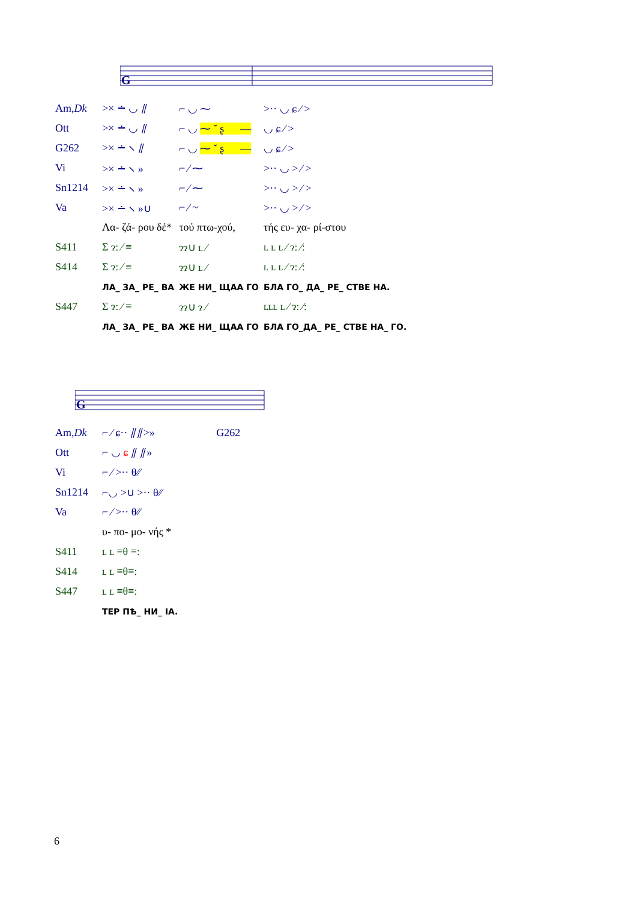G
| Am, Dk | >× ∸ ◡ ⫽ | ⌐ ◡ ⁓ | >·· ◡ ɕ ⁄ > |
| Ott | >× ∸ ◡ ⫽ | ⌐ ◡ ⁓ ˇ ʂ — | ◡ ɕ ⁄ > |
| G262 | >× ∸ ⸜ ⫽ | ⌐ ◡ ⁓ ˇ ʂ — | ◡ ɕ ⁄ > |
| Vi | >× ∸ ⸜ » | ⌐ ⁄ ⁓ | >·· ◡ > ⁄ > |
| Sn1214 | >× ∸ ⸜ » | ⌐ ⁄ ⁓ | >·· ◡ > ⁄ > |
| Va | >× ∸ ⸜ »∪ | ⌐ ⁄ ~ | >·· ◡ > ⁄ > |
| | Λα- ζά- ρου δέ* | τού πτω-χού, | τής ευ- χα- ρί-στου |
| S411 | Σ ɂ: ⁄ ≡ | ɂɂ∪ ʟ ⁄ | ʟ ʟ ʟ ⁄ ɂ: ⁄: |
| S414 | Σ ɂ: ⁄ ≡ | ɂɂ∪ ʟ ⁄ | ʟ ʟ ʟ ⁄ ɂ: ⁄: |
| | ЛА_ ЗА_ РЕ_ ВА | ЖЕ НИ_ ЩАА ГО | БЛА ГО_ ДА_ РЕ_ СТВЕ НА. |
| S447 | Σ ɂ: ⁄ ≡ | ɂɂ∪ ɂ ⁄ | ʟʟʟ ʟ ⁄ ɂ: ⁄: |
| | ЛА_ ЗА_ РЕ_ ВА | ЖЕ НИ_ ЩАА ГО | БЛА ГО_ДА_ РЕ_ СТВЕ НА_ ГО. |
G
| Am, Dk | ⌐ ⁄ ɕ·· ⫽⫽>» | G262 |
| Ott | ⌐ ◡ ɕ ⫽ ⫽» | |
| Vi | ⌐ ⁄ >·· θ⁄⁄ | |
| Sn1214 | ⌐◡ >∪ >·· θ⁄⁄ | |
| Va | ⌐ ⁄ >·· θ⁄⁄ | |
| | υ- πο- μο- νής * | |
| S411 | ʟ ʟ ≡θ ≡: | |
| S414 | ʟ ʟ ≡θ≡: | |
| S447 | ʟ ʟ ≡θ≡: | |
| | ТЕР ПѢ_ НИ_ ІА. | |
6